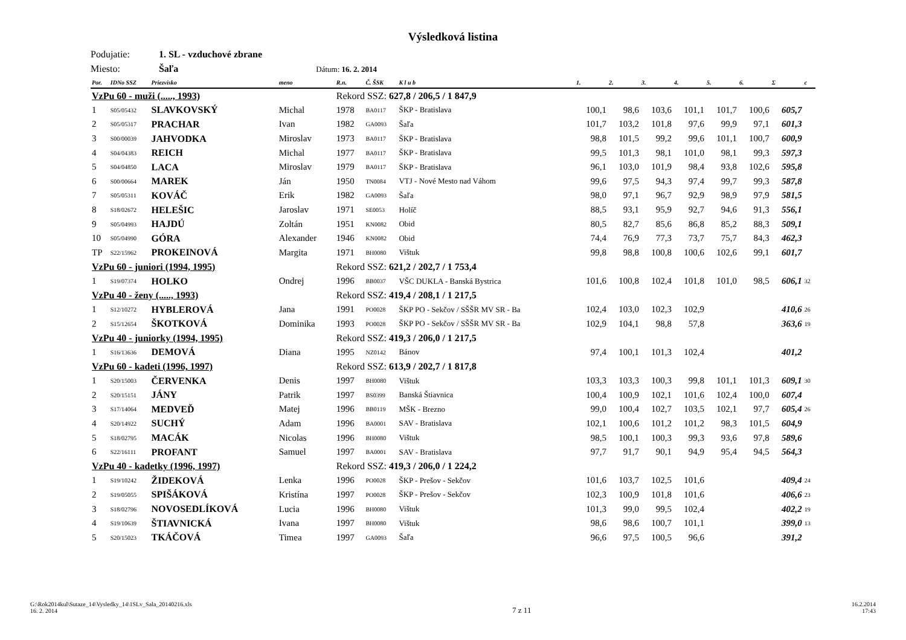Výsledková listina
Podujatie: 1. SL - vzduchové zbrane
Miesto: Šaľa Dátum: 16. 2. 2014
| Por. | IDNo SSZ | Priezvisko | meno | R.n. | Č. ŠSK | K l u b | 1. | 2. | 3. | 4. | 5. | 6. | Σ | c |
| --- | --- | --- | --- | --- | --- | --- | --- | --- | --- | --- | --- | --- | --- | --- |
| VzPu 60 - muži (....., 1993) | | | | Rekord SSZ: 627,8 / 206,5 / 1 847,9 | | | | | | | | | | |
| 1 | S05/05432 | SLAVKOVSKÝ | Michal | 1978 | BA0117 | ŠKP - Bratislava | 100,1 | 98,6 | 103,6 | 101,1 | 101,7 | 100,6 | 605,7 | |
| 2 | S05/05317 | PRACHAR | Ivan | 1982 | GA0093 | Šaľa | 101,7 | 103,2 | 101,8 | 97,6 | 99,9 | 97,1 | 601,3 | |
| 3 | S00/00039 | JAHVODKA | Miroslav | 1973 | BA0117 | ŠKP - Bratislava | 98,8 | 101,5 | 99,2 | 99,6 | 101,1 | 100,7 | 600,9 | |
| 4 | S04/04383 | REICH | Michal | 1977 | BA0117 | ŠKP - Bratislava | 99,5 | 101,3 | 98,1 | 101,0 | 98,1 | 99,3 | 597,3 | |
| 5 | S04/04850 | LACA | Miroslav | 1979 | BA0117 | ŠKP - Bratislava | 96,1 | 103,0 | 101,9 | 98,4 | 93,8 | 102,6 | 595,8 | |
| 6 | S00/00664 | MAREK | Ján | 1950 | TN0084 | VTJ - Nové Mesto nad Váhom | 99,6 | 97,5 | 94,3 | 97,4 | 99,7 | 99,3 | 587,8 | |
| 7 | S05/05311 | KOVÁČ | Erik | 1982 | GA0093 | Šaľa | 98,0 | 97,1 | 96,7 | 92,9 | 98,9 | 97,9 | 581,5 | |
| 8 | S18/02672 | HELEŠIC | Jaroslav | 1971 | SE0053 | Holíč | 88,5 | 93,1 | 95,9 | 92,7 | 94,6 | 91,3 | 556,1 | |
| 9 | S05/04993 | HAJDÚ | Zoltán | 1951 | KN0082 | Obid | 80,5 | 82,7 | 85,6 | 86,8 | 85,2 | 88,3 | 509,1 | |
| 10 | S05/04990 | GÓRA | Alexander | 1946 | KN0082 | Obid | 74,4 | 76,9 | 77,3 | 73,7 | 75,7 | 84,3 | 462,3 | |
| TP | S22/15962 | PROKEINOVÁ | Margita | 1971 | BH0080 | Vištuk | 99,8 | 98,8 | 100,8 | 100,6 | 102,6 | 99,1 | 601,7 | |
| VzPu 60 - juniori (1994, 1995) | | | | Rekord SSZ: 621,2 / 202,7 / 1 753,4 | | | | | | | | | | |
| 1 | S19/07374 | HOLKO | Ondrej | 1996 | BB0037 | VŠC DUKLA - Banská Bystrica | 101,6 | 100,8 | 102,4 | 101,8 | 101,0 | 98,5 | 606,1 | 32 |
| VzPu 40 - ženy (....., 1993) | | | | Rekord SSZ: 419,4 / 208,1 / 1 217,5 | | | | | | | | | | |
| 1 | S12/10272 | HYBLEROVÁ | Jana | 1991 | PO0028 | ŠKP PO - Sekčov / SŠŠR MV SR - Ba | 102,4 | 103,0 | 102,3 | 102,9 | | | 410,6 | 26 |
| 2 | S15/12654 | ŠKOTKOVÁ | Dominika | 1993 | PO0028 | ŠKP PO - Sekčov / SŠŠR MV SR - Ba | 102,9 | 104,1 | 98,8 | 57,8 | | | 363,6 | 19 |
| VzPu 40 - juniorky (1994, 1995) | | | | Rekord SSZ: 419,3 / 206,0 / 1 217,5 | | | | | | | | | | |
| 1 | S16/13636 | DEMOVÁ | Diana | 1995 | NZ0142 | Bánov | 97,4 | 100,1 | 101,3 | 102,4 | | | 401,2 | |
| VzPu 60 - kadeti (1996, 1997) | | | | Rekord SSZ: 613,9 / 202,7 / 1 817,8 | | | | | | | | | | |
| 1 | S20/15003 | ČERVENKA | Denis | 1997 | BH0080 | Vištuk | 103,3 | 103,3 | 100,3 | 99,8 | 101,1 | 101,3 | 609,1 | 30 |
| 2 | S20/15151 | JÁNY | Patrik | 1997 | BS0399 | Banská Štiavnica | 100,4 | 100,9 | 102,1 | 101,6 | 102,4 | 100,0 | 607,4 | |
| 3 | S17/14064 | MEDVEĎ | Matej | 1996 | BB0119 | MŠK - Brezno | 99,0 | 100,4 | 102,7 | 103,5 | 102,1 | 97,7 | 605,4 | 26 |
| 4 | S20/14922 | SUCHÝ | Adam | 1996 | BA0001 | SAV - Bratislava | 102,1 | 100,6 | 101,2 | 101,2 | 98,3 | 101,5 | 604,9 | |
| 5 | S18/02795 | MACÁK | Nicolas | 1996 | BH0080 | Vištuk | 98,5 | 100,1 | 100,3 | 99,3 | 93,6 | 97,8 | 589,6 | |
| 6 | S22/16111 | PROFANT | Samuel | 1997 | BA0001 | SAV - Bratislava | 97,7 | 91,7 | 90,1 | 94,9 | 95,4 | 94,5 | 564,3 | |
| VzPu 40 - kadetky (1996, 1997) | | | | Rekord SSZ: 419,3 / 206,0 / 1 224,2 | | | | | | | | | | |
| 1 | S19/10242 | ŽIDEKOVÁ | Lenka | 1996 | PO0028 | ŠKP - Prešov - Sekčov | 101,6 | 103,7 | 102,5 | 101,6 | | | 409,4 | 24 |
| 2 | S19/05055 | SPIŠÁKOVÁ | Kristína | 1997 | PO0028 | ŠKP - Prešov - Sekčov | 102,3 | 100,9 | 101,8 | 101,6 | | | 406,6 | 23 |
| 3 | S18/02796 | NOVOSEDLÍKOVÁ | Lucia | 1996 | BH0080 | Vištuk | 101,3 | 99,0 | 99,5 | 102,4 | | | 402,2 | 19 |
| 4 | S19/10639 | ŠTIAVNICKÁ | Ivana | 1997 | BH0080 | Vištuk | 98,6 | 98,6 | 100,7 | 101,1 | | | 399,0 | 13 |
| 5 | S20/15023 | TKÁČOVÁ | Timea | 1997 | GA0093 | Šaľa | 96,6 | 97,5 | 100,5 | 96,6 | | | 391,2 | |
G:\Rok2014kul\Sutaze_14\Vysledky_14\1SLv_Sala_20140216.xls
16. 2. 2014
7 z 11
16.2.2014
17:43